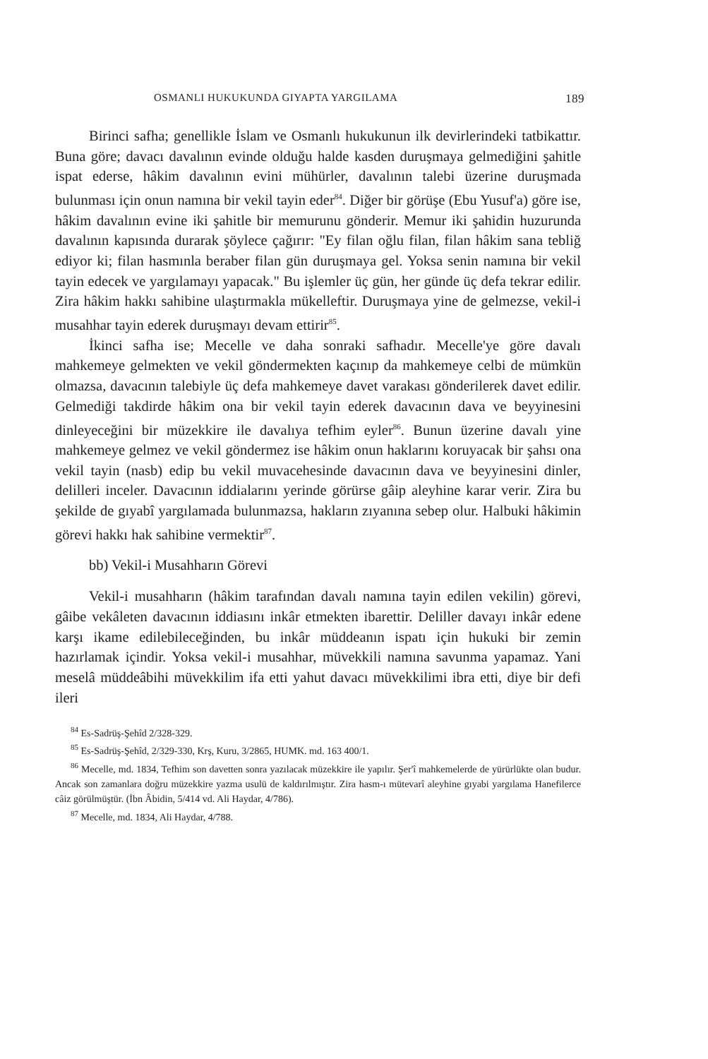OSMANLI HUKUKUNDA GIYAPTA YARGILAMA 189
Birinci safha; genellikle İslam ve Osmanlı hukukunun ilk devirlerindeki tatbikattır. Buna göre; davacı davalının evinde olduğu halde kasden duruşmaya gelmediğini şahitle ispat ederse, hâkim davalının evini mühürler, davalının talebi üzerine duruşmada bulunması için onun namına bir vekil tayin eder<sup>84</sup>. Diğer bir görüşe (Ebu Yusuf'a) göre ise, hâkim davalının evine iki şahitle bir memurunu gönderir. Memur iki şahidin huzurunda davalının kapısında durarak şöylece çağırır: "Ey filan oğlu filan, filan hâkim sana tebliğ ediyor ki; filan hasmınla beraber filan gün duruşmaya gel. Yoksa senin namına bir vekil tayin edecek ve yargılamayı yapacak." Bu işlemler üç gün, her günde üç defa tekrar edilir. Zira hâkim hakkı sahibine ulaştırmakla mükelleftir. Duruşmaya yine de gelmezse, vekil-i musahhar tayin ederek duruşmayı devam ettirir<sup>85</sup>.
İkinci safha ise; Mecelle ve daha sonraki safhadır. Mecelle'ye göre davalı mahkemeye gelmekten ve vekil göndermekten kaçınıp da mahkemeye celbi de mümkün olmazsa, davacının talebiyle üç defa mahkemeye davet varakası gönderilerek davet edilir. Gelmediği takdirde hâkim ona bir vekil tayin ederek davacının dava ve beyyinesini dinleyeceğini bir müzekkire ile davalıya tefhim eyler<sup>86</sup>. Bunun üzerine davalı yine mahkemeye gelmez ve vekil göndermez ise hâkim onun haklarını koruyacak bir şahsı ona vekil tayin (nasb) edip bu vekil muvacehesinde davacının dava ve beyyinesini dinler, delilleri inceler. Davacının iddialarını yerinde görürse gâip aleyhine karar verir. Zira bu şekilde de gıyabî yargılamada bulunmazsa, hakların zıyanına sebep olur. Halbuki hâkimin görevi hakkı hak sahibine vermektir<sup>87</sup>.
bb) Vekil-i Musahharın Görevi
Vekil-i musahharın (hâkim tarafından davalı namına tayin edilen vekilin) görevi, gâibe vekâleten davacının iddiasını inkâr etmekten ibarettir. Deliller davayı inkâr edene karşı ikame edilebileceğinden, bu inkâr müddeanın ispatı için hukuki bir zemin hazırlamak içindir. Yoksa vekil-i musahhar, müvekkili namına savunma yapamaz. Yani meselâ müddeâbihi müvekkilim ifa etti yahut davacı müvekkilimi ibra etti, diye bir defi ileri
<sup>84</sup> Es-Sadrüş-Şehîd 2/328-329.
<sup>85</sup> Es-Sadrüş-Şehîd, 2/329-330, Krş, Kuru, 3/2865, HUMK. md. 163 400/1.
<sup>86</sup> Mecelle, md. 1834, Tefhim son davetten sonra yazılacak müzekkire ile yapılır. Şer'î mahkemelerde de yürürlükte olan budur. Ancak son zamanlara doğru müzekkire yazma usulü de kaldırılmıştır. Zira hasm-ı mütevarî aleyhine gıyabi yargılama Hanefilerce câiz görülmüştür. (İbn Âbidin, 5/414 vd. Ali Haydar, 4/786).
<sup>87</sup> Mecelle, md. 1834, Ali Haydar, 4/788.